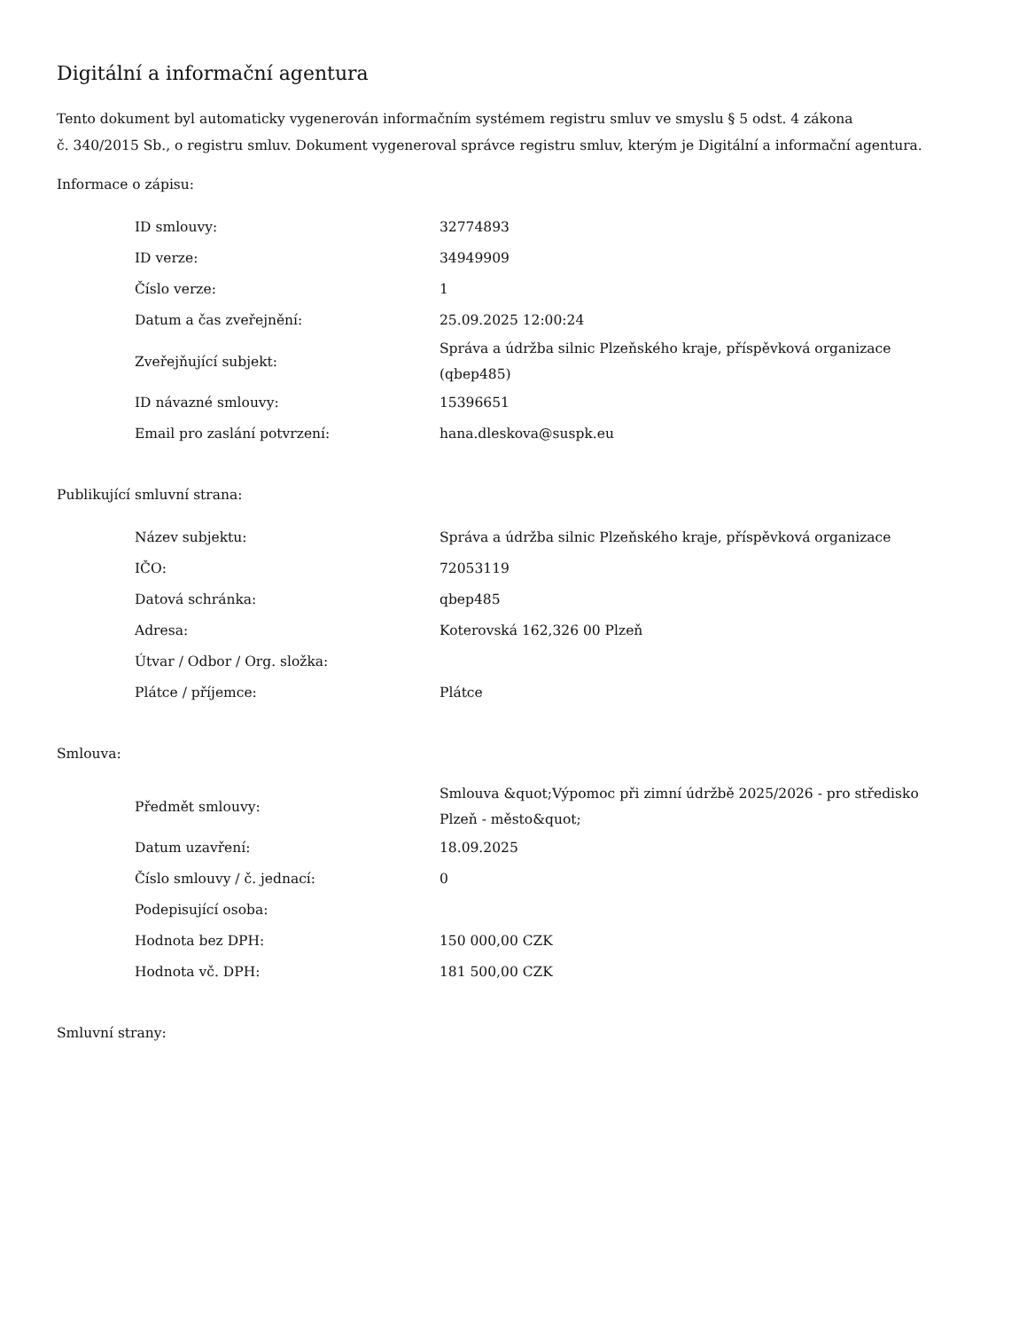Digitální a informační agentura
Tento dokument byl automaticky vygenerován informačním systémem registru smluv ve smyslu § 5 odst. 4 zákona
č. 340/2015 Sb., o registru smluv. Dokument vygeneroval správce registru smluv, kterým je Digitální a informační agentura.
Informace o zápisu:
| ID smlouvy: | 32774893 |
| ID verze: | 34949909 |
| Číslo verze: | 1 |
| Datum a čas zveřejnění: | 25.09.2025 12:00:24 |
| Zveřejňující subjekt: | Správa a údržba silnic Plzeňského kraje, příspěvková organizace (qbep485) |
| ID návazné smlouvy: | 15396651 |
| Email pro zaslání potvrzení: | hana.dleskova@suspk.eu |
Publikující smluvní strana:
| Název subjektu: | Správa a údržba silnic Plzeňského kraje, příspěvková organizace |
| IČO: | 72053119 |
| Datová schránka: | qbep485 |
| Adresa: | Koterovská 162,326 00 Plzeň |
| Útvar / Odbor / Org. složka: | |
| Plátce / příjemce: | Plátce |
Smlouva:
| Předmět smlouvy: | Smlouva &quot;Výpomoc při zimní údržbě 2025/2026 - pro středisko Plzeň - město&quot; |
| Datum uzavření: | 18.09.2025 |
| Číslo smlouvy / č. jednací: | 0 |
| Podepisující osoba: | |
| Hodnota bez DPH: | 150 000,00 CZK |
| Hodnota vč. DPH: | 181 500,00 CZK |
Smluvní strany: